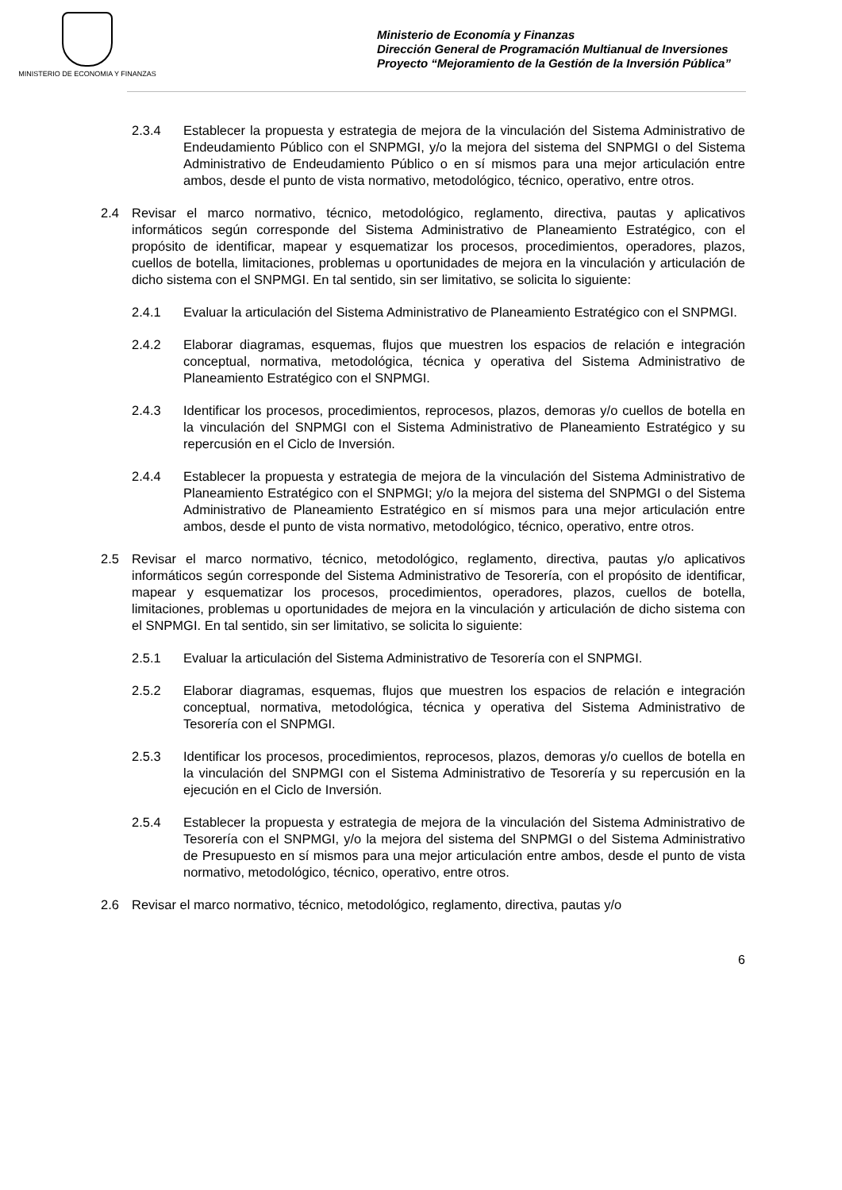MINISTERIO DE ECONOMIA Y FINANZAS
Ministerio de Economía y Finanzas
Dirección General de Programación Multianual de Inversiones
Proyecto “Mejoramiento de la Gestión de la Inversión Pública”
2.3.4 Establecer la propuesta y estrategia de mejora de la vinculación del Sistema Administrativo de Endeudamiento Público con el SNPMGI, y/o la mejora del sistema del SNPMGI o del Sistema Administrativo de Endeudamiento Público o en sí mismos para una mejor articulación entre ambos, desde el punto de vista normativo, metodológico, técnico, operativo, entre otros.
2.4 Revisar el marco normativo, técnico, metodológico, reglamento, directiva, pautas y aplicativos informáticos según corresponde del Sistema Administrativo de Planeamiento Estratégico, con el propósito de identificar, mapear y esquematizar los procesos, procedimientos, operadores, plazos, cuellos de botella, limitaciones, problemas u oportunidades de mejora en la vinculación y articulación de dicho sistema con el SNPMGI. En tal sentido, sin ser limitativo, se solicita lo siguiente:
2.4.1 Evaluar la articulación del Sistema Administrativo de Planeamiento Estratégico con el SNPMGI.
2.4.2 Elaborar diagramas, esquemas, flujos que muestren los espacios de relación e integración conceptual, normativa, metodológica, técnica y operativa del Sistema Administrativo de Planeamiento Estratégico con el SNPMGI.
2.4.3 Identificar los procesos, procedimientos, reprocesos, plazos, demoras y/o cuellos de botella en la vinculación del SNPMGI con el Sistema Administrativo de Planeamiento Estratégico y su repercusión en el Ciclo de Inversión.
2.4.4 Establecer la propuesta y estrategia de mejora de la vinculación del Sistema Administrativo de Planeamiento Estratégico con el SNPMGI; y/o la mejora del sistema del SNPMGI o del Sistema Administrativo de Planeamiento Estratégico en sí mismos para una mejor articulación entre ambos, desde el punto de vista normativo, metodológico, técnico, operativo, entre otros.
2.5 Revisar el marco normativo, técnico, metodológico, reglamento, directiva, pautas y/o aplicativos informáticos según corresponde del Sistema Administrativo de Tesorería, con el propósito de identificar, mapear y esquematizar los procesos, procedimientos, operadores, plazos, cuellos de botella, limitaciones, problemas u oportunidades de mejora en la vinculación y articulación de dicho sistema con el SNPMGI. En tal sentido, sin ser limitativo, se solicita lo siguiente:
2.5.1 Evaluar la articulación del Sistema Administrativo de Tesorería con el SNPMGI.
2.5.2 Elaborar diagramas, esquemas, flujos que muestren los espacios de relación e integración conceptual, normativa, metodológica, técnica y operativa del Sistema Administrativo de Tesorería con el SNPMGI.
2.5.3 Identificar los procesos, procedimientos, reprocesos, plazos, demoras y/o cuellos de botella en la vinculación del SNPMGI con el Sistema Administrativo de Tesorería y su repercusión en la ejecución en el Ciclo de Inversión.
2.5.4 Establecer la propuesta y estrategia de mejora de la vinculación del Sistema Administrativo de Tesorería con el SNPMGI, y/o la mejora del sistema del SNPMGI o del Sistema Administrativo de Presupuesto en sí mismos para una mejor articulación entre ambos, desde el punto de vista normativo, metodológico, técnico, operativo, entre otros.
2.6 Revisar el marco normativo, técnico, metodológico, reglamento, directiva, pautas y/o
6